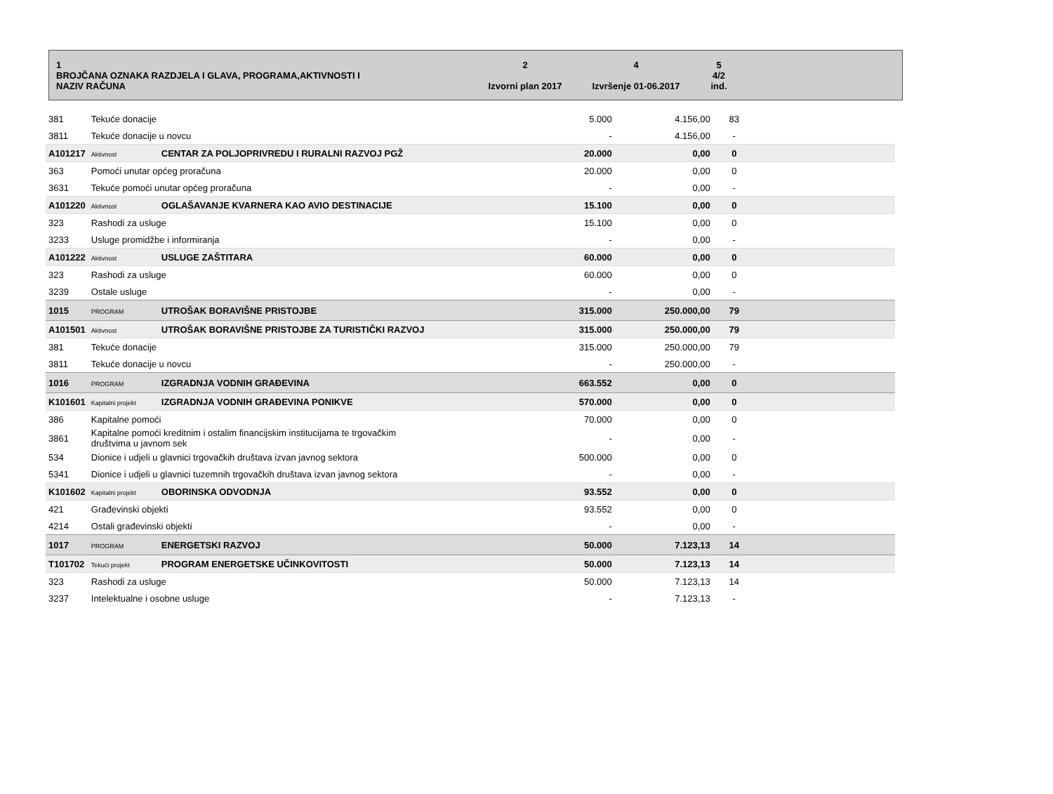| 1 BROJČANA OZNAKA RAZDJELA I GLAVA, PROGRAMA,AKTIVNOSTI I NAZIV RAČUNA | 2 Izvorni plan 2017 | 4 Izvršenje 01-06.2017 | 5 4/2 ind. | |
| 381 | Tekuće donacije | | 5.000 | 4.156,00 | 83 | |
| 3811 | Tekuće donacije u novcu | | - | 4.156,00 | - | |
| A101217 | Aktivnost | CENTAR ZA POLJOPRIVREDU I RURALNI RAZVOJ PGŽ | 20.000 | 0,00 | 0 | |
| 363 | Pomoći unutar općeg proračuna | | 20.000 | 0,00 | 0 | |
| 3631 | Tekuće pomoći unutar općeg proračuna | | - | 0,00 | - | |
| A101220 | Aktivnost | OGLAŠAVANJE KVARNERA KAO AVIO DESTINACIJE | 15.100 | 0,00 | 0 | |
| 323 | Rashodi za usluge | | 15.100 | 0,00 | 0 | |
| 3233 | Usluge promidžbe i informiranja | | - | 0,00 | - | |
| A101222 | Aktivnost | USLUGE ZAŠTITARA | 60.000 | 0,00 | 0 | |
| 323 | Rashodi za usluge | | 60.000 | 0,00 | 0 | |
| 3239 | Ostale usluge | | - | 0,00 | - | |
| 1015 | PROGRAM | UTROŠAK BORAVIŠNE PRISTOJBE | 315.000 | 250.000,00 | 79 | |
| A101501 | Aktivnost | UTROŠAK BORAVIŠNE PRISTOJBE ZA TURISTIČKI RAZVOJ | 315.000 | 250.000,00 | 79 | |
| 381 | Tekuće donacije | | 315.000 | 250.000,00 | 79 | |
| 3811 | Tekuće donacije u novcu | | - | 250.000,00 | - | |
| 1016 | PROGRAM | IZGRADNJA VODNIH GRAĐEVINA | 663.552 | 0,00 | 0 | |
| K101601 | Kapitalni projekt | IZGRADNJA VODNIH GRAĐEVINA PONIKVE | 570.000 | 0,00 | 0 | |
| 386 | Kapitalne pomoći | | 70.000 | 0,00 | 0 | |
| 3861 | Kapitalne pomoći kreditnim i ostalim financijskim institucijama te trgovačkim društvima u javnom sek | | - | 0,00 | - | |
| 534 | Dionice i udjeli u glavnici trgovačkih društava izvan javnog sektora | | 500.000 | 0,00 | 0 | |
| 5341 | Dionice i udjeli u glavnici tuzemnih trgovačkih društava izvan javnog sektora | | - | 0,00 | - | |
| K101602 | Kapitalni projekt | OBORINSKA ODVODNJA | 93.552 | 0,00 | 0 | |
| 421 | Građevinski objekti | | 93.552 | 0,00 | 0 | |
| 4214 | Ostali građevinski objekti | | - | 0,00 | - | |
| 1017 | PROGRAM | ENERGETSKI RAZVOJ | 50.000 | 7.123,13 | 14 | |
| T101702 | Tekući projekt | PROGRAM ENERGETSKE UČINKOVITOSTI | 50.000 | 7.123,13 | 14 | |
| 323 | Rashodi za usluge | | 50.000 | 7.123,13 | 14 | |
| 3237 | Intelektualne i osobne usluge | | - | 7.123,13 | - | |